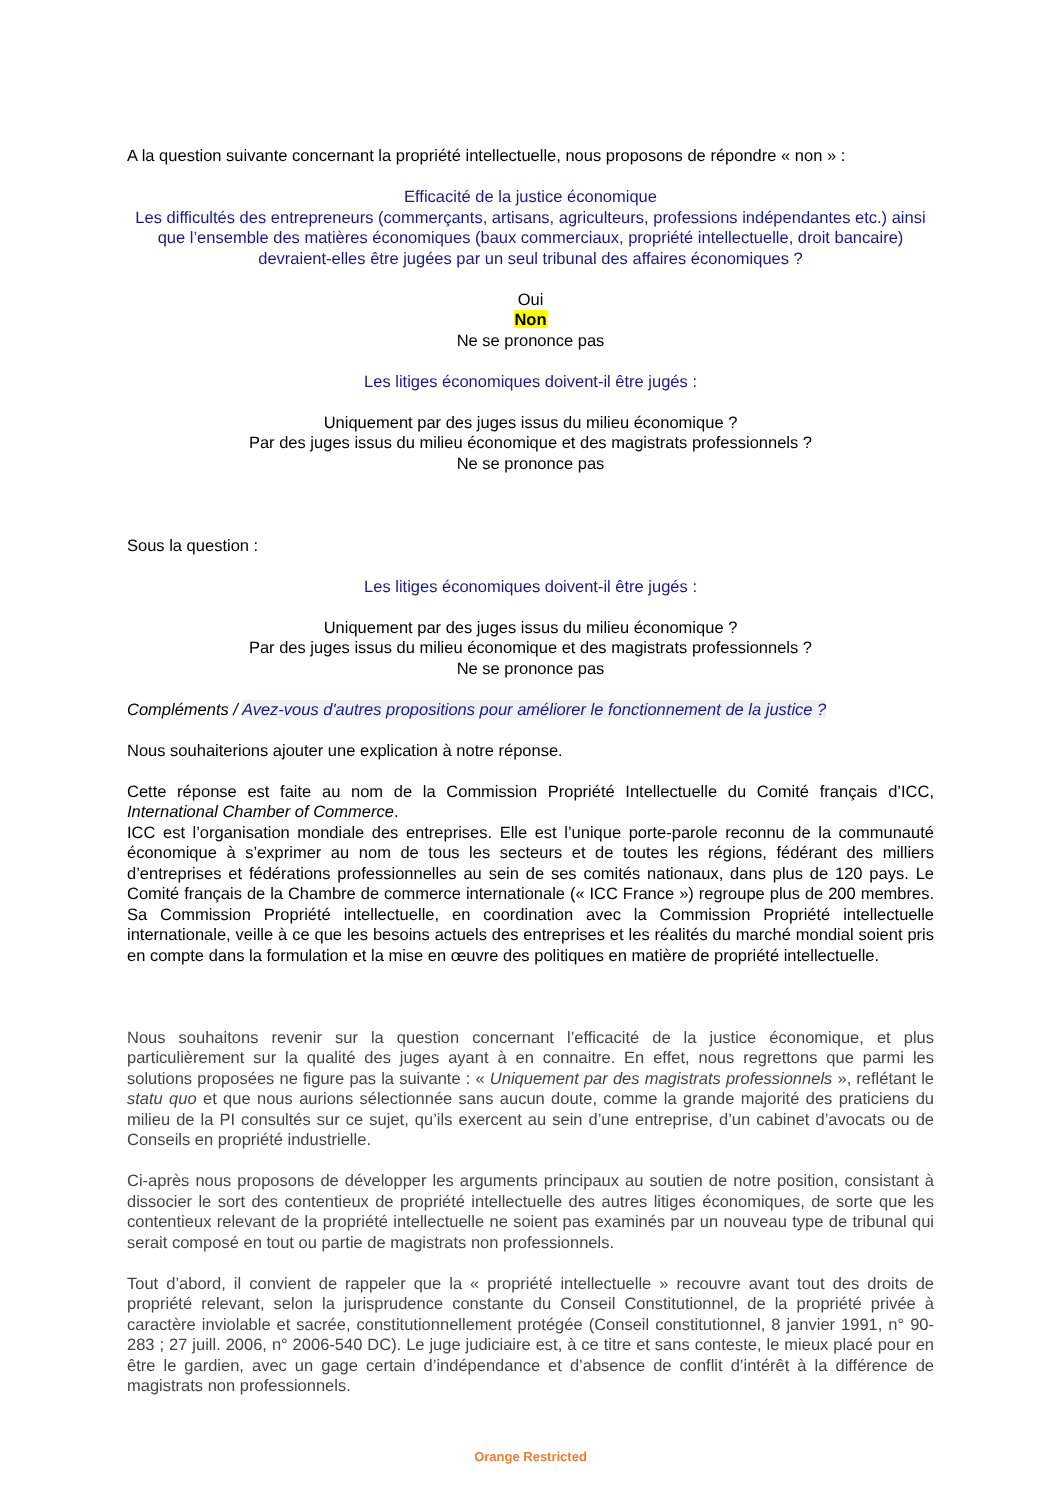A la question suivante concernant la propriété intellectuelle, nous proposons de répondre « non » :
Efficacité de la justice économique
Les difficultés des entrepreneurs (commerçants, artisans, agriculteurs, professions indépendantes etc.) ainsi que l’ensemble des matières économiques (baux commerciaux, propriété intellectuelle, droit bancaire) devraient-elles être jugées par un seul tribunal des affaires économiques ?
Oui
Non
Ne se prononce pas
Les litiges économiques doivent-il être jugés :
Uniquement par des juges issus du milieu économique ?
Par des juges issus du milieu économique et des magistrats professionnels ?
Ne se prononce pas
Sous la question :
Les litiges économiques doivent-il être jugés :
Uniquement par des juges issus du milieu économique ?
Par des juges issus du milieu économique et des magistrats professionnels ?
Ne se prononce pas
Compléments / Avez-vous d'autres propositions pour améliorer le fonctionnement de la justice ?
Nous souhaiterions ajouter une explication à notre réponse.
Cette réponse est faite au nom de la Commission Propriété Intellectuelle du Comité français d’ICC, International Chamber of Commerce.
ICC est l’organisation mondiale des entreprises. Elle est l’unique porte-parole reconnu de la communauté économique à s’exprimer au nom de tous les secteurs et de toutes les régions, fédérant des milliers d’entreprises et fédérations professionnelles au sein de ses comités nationaux, dans plus de 120 pays. Le Comité français de la Chambre de commerce internationale (« ICC France ») regroupe plus de 200 membres. Sa Commission Propriété intellectuelle, en coordination avec la Commission Propriété intellectuelle internationale, veille à ce que les besoins actuels des entreprises et les réalités du marché mondial soient pris en compte dans la formulation et la mise en œuvre des politiques en matière de propriété intellectuelle.
Nous souhaitons revenir sur la question concernant l’efficacité de la justice économique, et plus particulièrement sur la qualité des juges ayant à en connaitre. En effet, nous regrettons que parmi les solutions proposées ne figure pas la suivante : « Uniquement par des magistrats professionnels », reflétant le statu quo et que nous aurions sélectionnée sans aucun doute, comme la grande majorité des praticiens du milieu de la PI consultés sur ce sujet, qu’ils exercent au sein d’une entreprise, d’un cabinet d’avocats ou de Conseils en propriété industrielle.
Ci-après nous proposons de développer les arguments principaux au soutien de notre position, consistant à dissocier le sort des contentieux de propriété intellectuelle des autres litiges économiques, de sorte que les contentieux relevant de la propriété intellectuelle ne soient pas examinés par un nouveau type de tribunal qui serait composé en tout ou partie de magistrats non professionnels.
Tout d’abord, il convient de rappeler que la « propriété intellectuelle » recouvre avant tout des droits de propriété relevant, selon la jurisprudence constante du Conseil Constitutionnel, de la propriété privée à caractère inviolable et sacrée, constitutionnellement protégée (Conseil constitutionnel, 8 janvier 1991, n° 90-283 ; 27 juill. 2006, n° 2006-540 DC). Le juge judiciaire est, à ce titre et sans conteste, le mieux placé pour en être le gardien, avec un gage certain d’indépendance et d’absence de conflit d’intérêt à la différence de magistrats non professionnels.
Orange Restricted